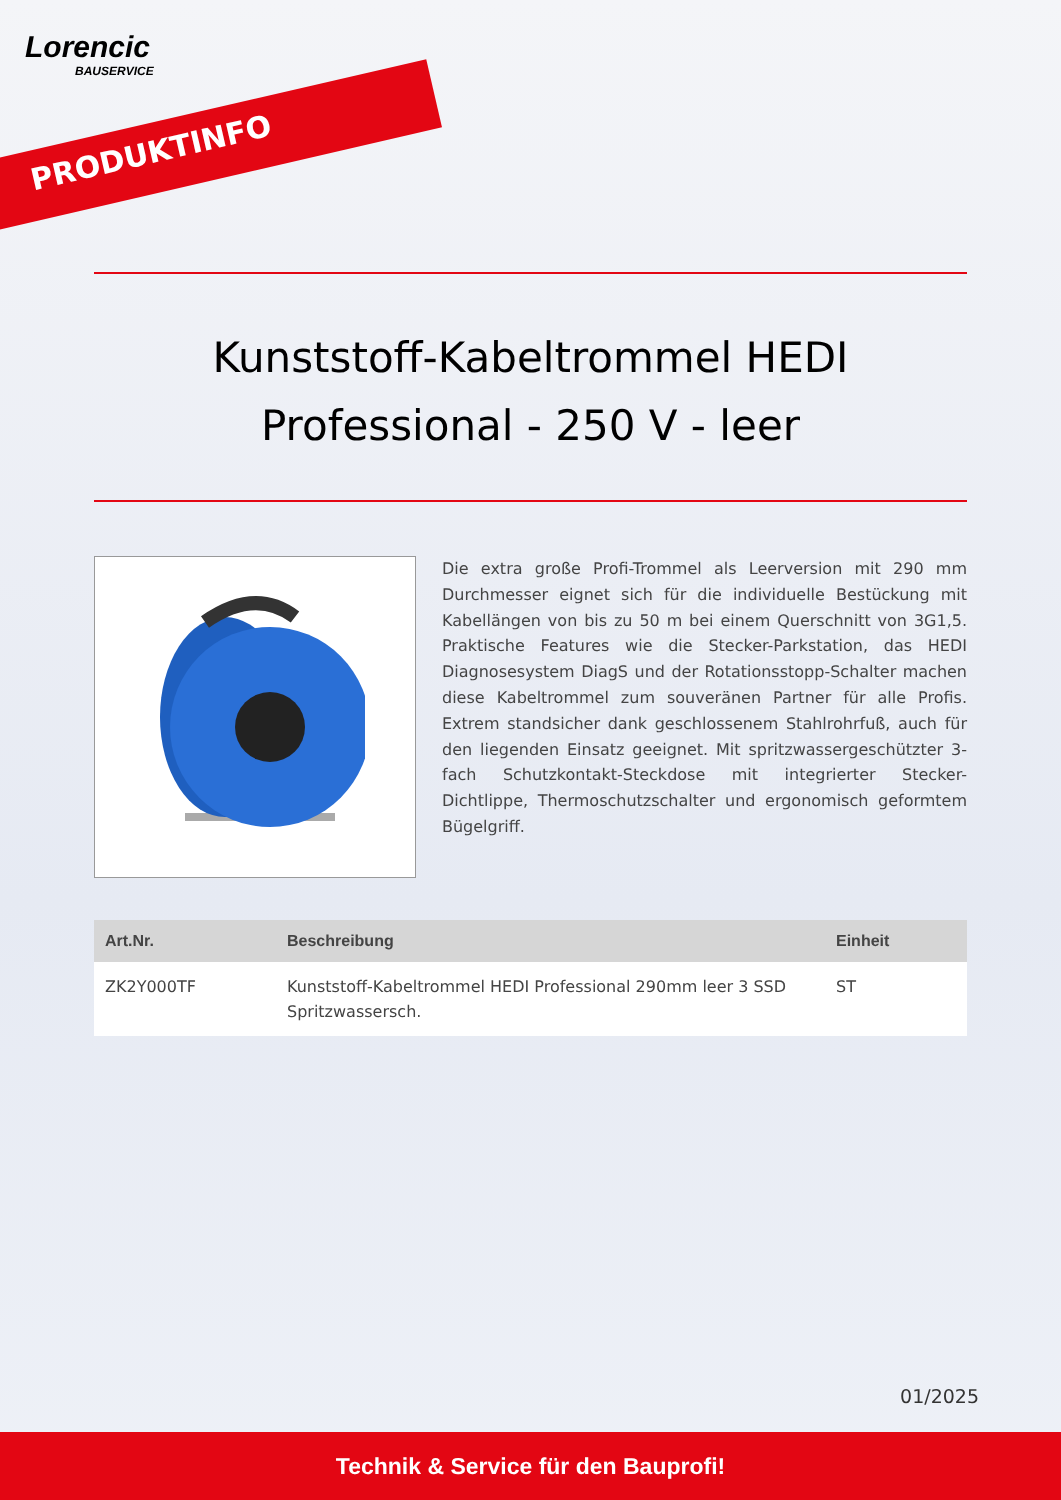Lorencic
BAUSERVICE
PRODUKTINFO
Kunststoff-Kabeltrommel HEDI Professional - 250 V - leer
Die extra große Profi-Trommel als Leerversion mit 290 mm Durchmesser eignet sich für die individuelle Bestückung mit Kabellängen von bis zu 50 m bei einem Querschnitt von 3G1,5. Praktische Features wie die Stecker-Parkstation, das HEDI Diagnosesystem DiagS und der Rotationsstopp-Schalter machen diese Kabeltrommel zum souveränen Partner für alle Profis. Extrem standsicher dank geschlossenem Stahlrohrfuß, auch für den liegenden Einsatz geeignet. Mit spritzwassergeschützter 3- fach Schutzkontakt-Steckdose mit integrierter Stecker-Dichtlippe, Thermoschutzschalter und ergonomisch geformtem Bügelgriff.
| Art.Nr. | Beschreibung | Einheit |
| --- | --- | --- |
| ZK2Y000TF | Kunststoff-Kabeltrommel HEDI Professional 290mm leer 3 SSD Spritzwassersch. | ST |
01/2025
Technik & Service für den Bauprofi!